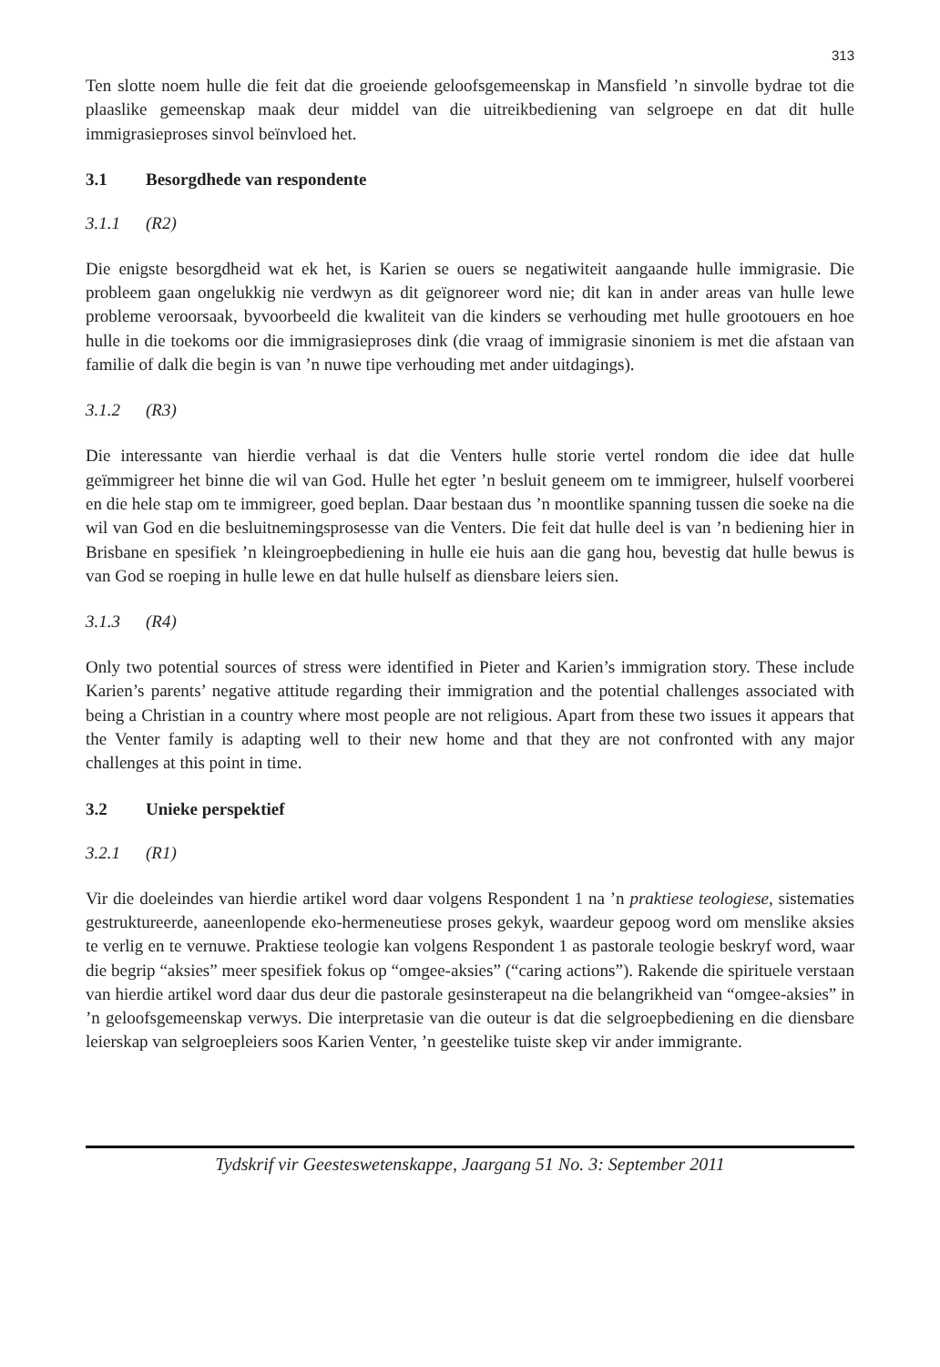313
Ten slotte noem hulle die feit dat die groeiende geloofsgemeenskap in Mansfield ’n sinvolle bydrae tot die plaaslike gemeenskap maak deur middel van die uitreikbediening van selgroepe en dat dit hulle immigrasieproses sinvol beïnvloed het.
3.1 Besorgdhede van respondente
3.1.1 (R2)
Die enigste besorgdheid wat ek het, is Karien se ouers se negatiwiteit aangaande hulle immigrasie. Die probleem gaan ongelukkig nie verdwyn as dit geïgnoreer word nie; dit kan in ander areas van hulle lewe probleme veroorsaak, byvoorbeeld die kwaliteit van die kinders se verhouding met hulle grootouers en hoe hulle in die toekoms oor die immigrasieproses dink (die vraag of immigrasie sinoniem is met die afstaan van familie of dalk die begin is van ’n nuwe tipe verhouding met ander uitdagings).
3.1.2 (R3)
Die interessante van hierdie verhaal is dat die Venters hulle storie vertel rondom die idee dat hulle geïmmigreer het binne die wil van God. Hulle het egter ’n besluit geneem om te immigreer, hulself voorberei en die hele stap om te immigreer, goed beplan. Daar bestaan dus ’n moontlike spanning tussen die soeke na die wil van God en die besluitnemingsprosesse van die Venters. Die feit dat hulle deel is van ’n bediening hier in Brisbane en spesifiek ’n kleingroepbediening in hulle eie huis aan die gang hou, bevestig dat hulle bewus is van God se roeping in hulle lewe en dat hulle hulself as diensbare leiers sien.
3.1.3 (R4)
Only two potential sources of stress were identified in Pieter and Karien’s immigration story. These include Karien’s parents’ negative attitude regarding their immigration and the potential challenges associated with being a Christian in a country where most people are not religious. Apart from these two issues it appears that the Venter family is adapting well to their new home and that they are not confronted with any major challenges at this point in time.
3.2 Unieke perspektief
3.2.1 (R1)
Vir die doeleindes van hierdie artikel word daar volgens Respondent 1 na ’n praktiese teologiese, sistematies gestruktureerde, aaneenlopende eko-hermeneutiese proses gekyk, waardeur gepoog word om menslike aksies te verlig en te vernuwe. Praktiese teologie kan volgens Respondent 1 as pastorale teologie beskryf word, waar die begrip “aksies” meer spesifiek fokus op “omgee-aksies” (“caring actions”). Rakende die spirituele verstaan van hierdie artikel word daar dus deur die pastorale gesinsterapeut na die belangrikheid van “omgee-aksies” in ’n geloofsgemeenskap verwys. Die interpretasie van die outeur is dat die selgroepbediening en die diensbare leierskap van selgroepleiers soos Karien Venter, ’n geestelike tuiste skep vir ander immigrante.
Tydskrif vir Geesteswetenskappe, Jaargang 51 No. 3: September 2011